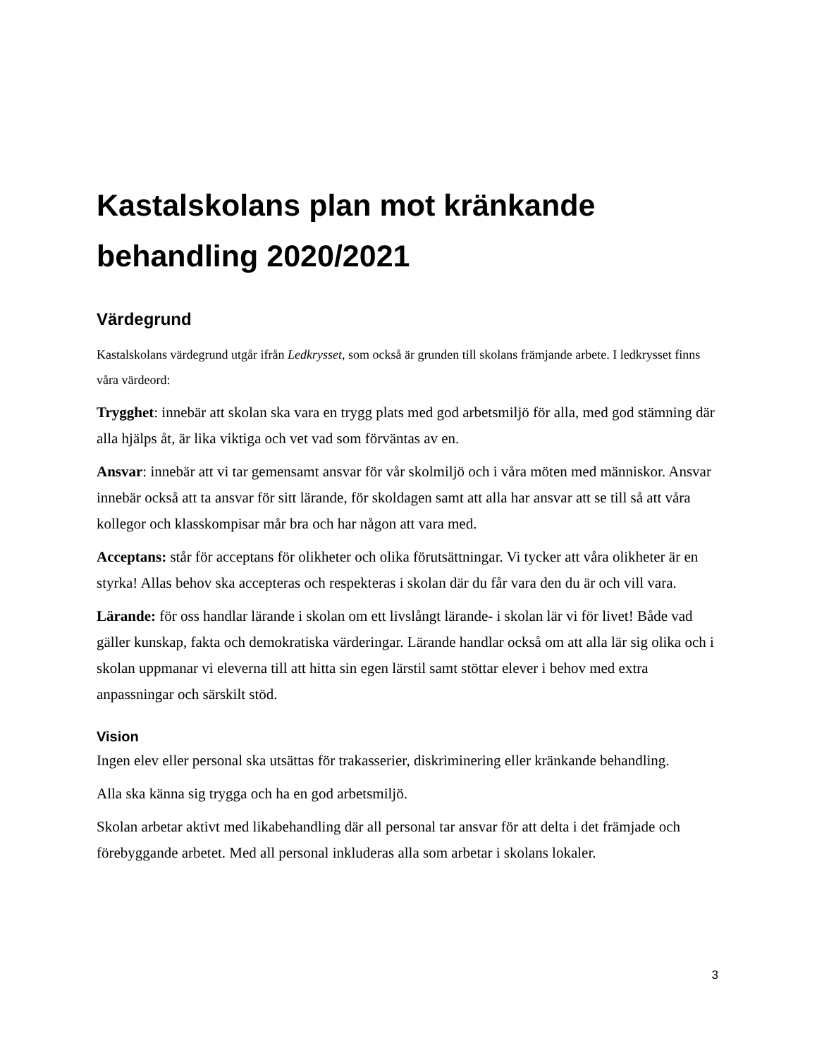Kastalskolans plan mot kränkande behandling 2020/2021
Värdegrund
Kastalskolans värdegrund utgår ifrån Ledkrysset, som också är grunden till skolans främjande arbete. I ledkrysset finns våra värdeord:
Trygghet: innebär att skolan ska vara en trygg plats med god arbetsmiljö för alla, med god stämning där alla hjälps åt, är lika viktiga och vet vad som förväntas av en.
Ansvar: innebär att vi tar gemensamt ansvar för vår skolmiljö och i våra möten med människor. Ansvar innebär också att ta ansvar för sitt lärande, för skoldagen samt att alla har ansvar att se till så att våra kollegor och klasskompisar mår bra och har någon att vara med.
Acceptans: står för acceptans för olikheter och olika förutsättningar. Vi tycker att våra olikheter är en styrka! Allas behov ska accepteras och respekteras i skolan där du får vara den du är och vill vara.
Lärande: för oss handlar lärande i skolan om ett livslångt lärande- i skolan lär vi för livet! Både vad gäller kunskap, fakta och demokratiska värderingar. Lärande handlar också om att alla lär sig olika och i skolan uppmanar vi eleverna till att hitta sin egen lärstil samt stöttar elever i behov med extra anpassningar och särskilt stöd.
Vision
Ingen elev eller personal ska utsättas för trakasserier, diskriminering eller kränkande behandling.
Alla ska känna sig trygga och ha en god arbetsmiljö.
Skolan arbetar aktivt med likabehandling där all personal tar ansvar för att delta i det främjade och förebyggande arbetet. Med all personal inkluderas alla som arbetar i skolans lokaler.
3